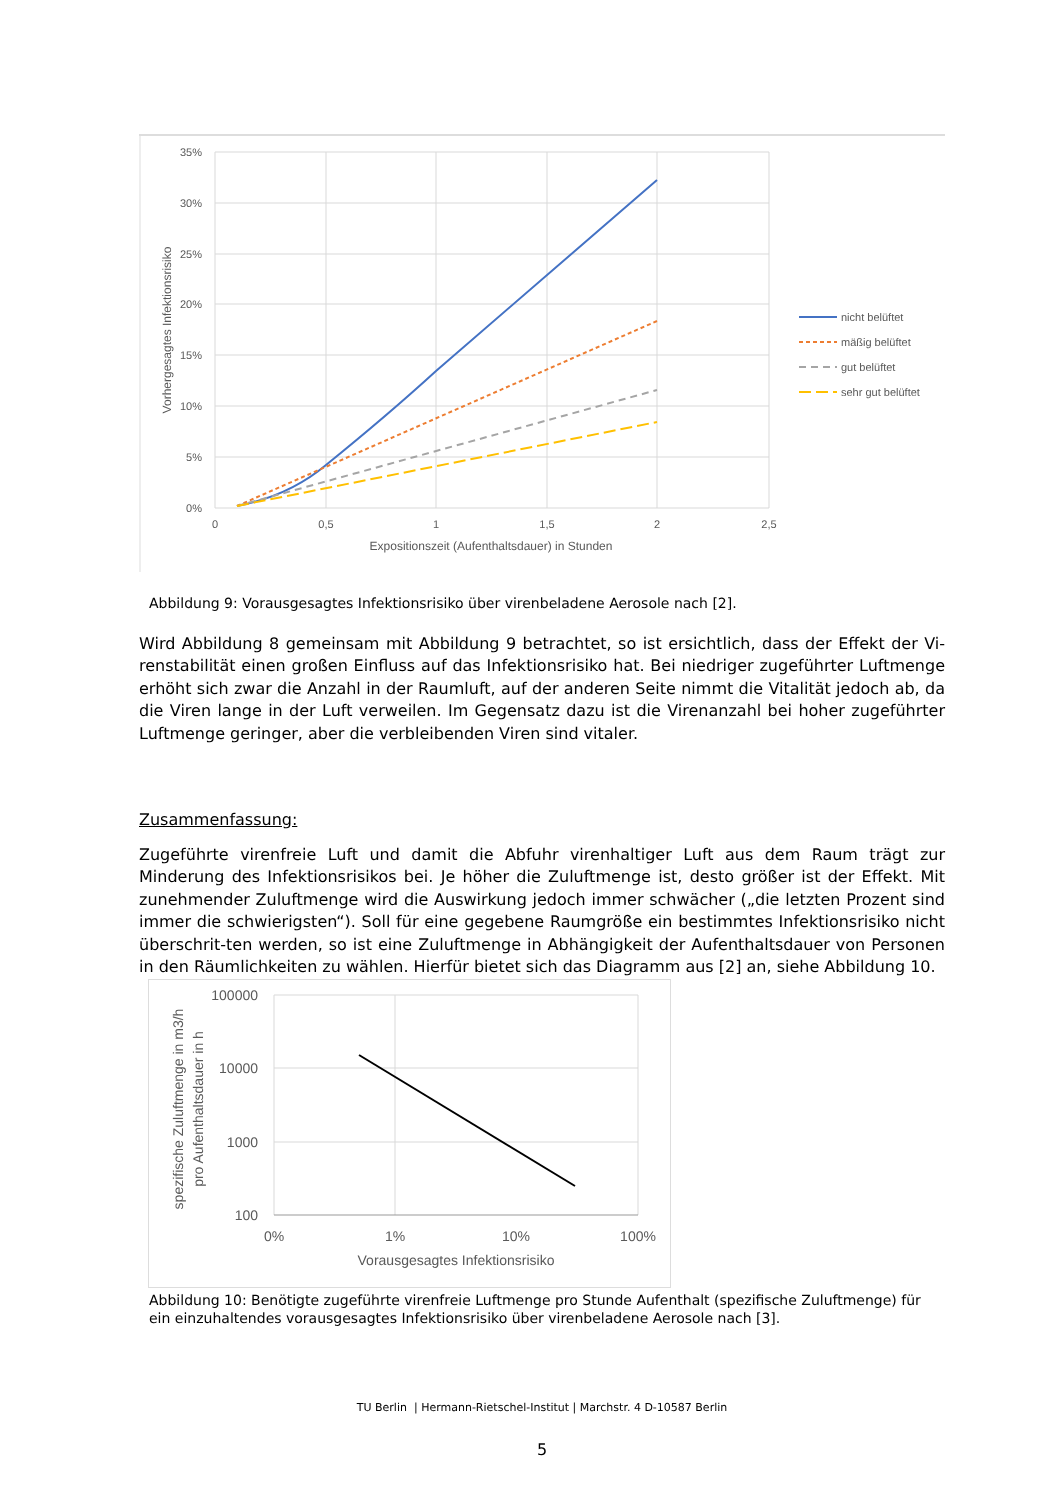35%
30%
25%
20%
15%
10%
5%
0%
0
0,5
1
1,5
2
2,5
Expositionszeit (Aufenthaltsdauer) in Stunden
Vorhergesagtes Infektionsrisiko
nicht belüftet
mäßig belüftet
gut belüftet
sehr gut belüftet
Abbildung 9: Vorausgesagtes Infektionsrisiko über virenbeladene Aerosole nach [2].
Wird Abbildung 8 gemeinsam mit Abbildung 9 betrachtet, so ist ersichtlich, dass der Effekt der Vi-renstabilität einen großen Einfluss auf das Infektionsrisiko hat. Bei niedriger zugeführter Luftmenge erhöht sich zwar die Anzahl in der Raumluft, auf der anderen Seite nimmt die Vitalität jedoch ab, da die Viren lange in der Luft verweilen. Im Gegensatz dazu ist die Virenanzahl bei hoher zugeführter Luftmenge geringer, aber die verbleibenden Viren sind vitaler.
Zusammenfassung:
Zugeführte virenfreie Luft und damit die Abfuhr virenhaltiger Luft aus dem Raum trägt zur Minderung des Infektionsrisikos bei. Je höher die Zuluftmenge ist, desto größer ist der Effekt. Mit zunehmender Zuluftmenge wird die Auswirkung jedoch immer schwächer („die letzten Prozent sind immer die schwierigsten“). Soll für eine gegebene Raumgröße ein bestimmtes Infektionsrisiko nicht überschrit-ten werden, so ist eine Zuluftmenge in Abhängigkeit der Aufenthaltsdauer von Personen in den Räumlichkeiten zu wählen. Hierfür bietet sich das Diagramm aus [2] an, siehe Abbildung 10.
100000
10000
1000
100
0%
1%
10%
100%
Vorausgesagtes Infektionsrisiko
spezifische Zuluftmenge in m3/h
pro Aufenthaltsdauer in h
Abbildung 10: Benötigte zugeführte virenfreie Luftmenge pro Stunde Aufenthalt (spezifische Zuluftmenge) für ein einzuhaltendes vorausgesagtes Infektionsrisiko über virenbeladene Aerosole nach [3].
TU Berlin | Hermann-Rietschel-Institut | Marchstr. 4 D-10587 Berlin
5